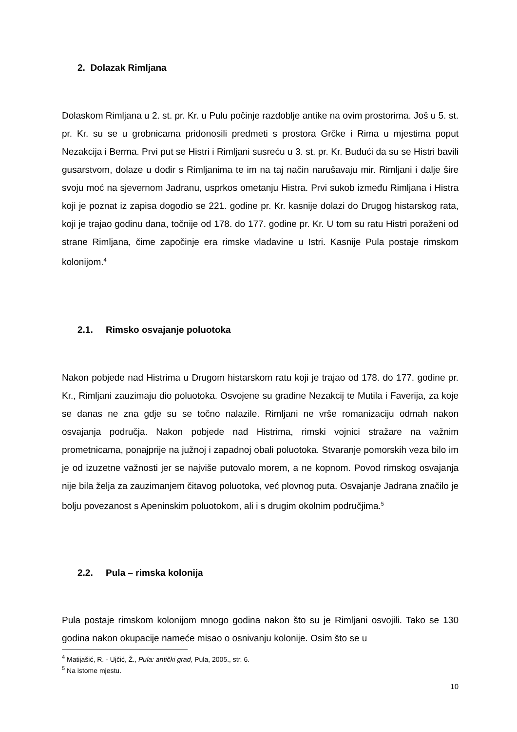2. Dolazak Rimljana
Dolaskom Rimljana u 2. st. pr. Kr. u Pulu počinje razdoblje antike na ovim prostorima. Još u 5. st. pr. Kr. su se u grobnicama pridonosili predmeti s prostora Grčke i Rima u mjestima poput Nezakcija i Berma. Prvi put se Histri i Rimljani susreću u 3. st. pr. Kr. Budući da su se Histri bavili gusarstvom, dolaze u dodir s Rimljanima te im na taj način narušavaju mir. Rimljani i dalje šire svoju moć na sjevernom Jadranu, usprkos ometanju Histra. Prvi sukob između Rimljana i Histra koji je poznat iz zapisa dogodio se 221. godine pr. Kr. kasnije dolazi do Drugog histarskog rata, koji je trajao godinu dana, točnije od 178. do 177. godine pr. Kr. U tom su ratu Histri poraženi od strane Rimljana, čime započinje era rimske vladavine u Istri. Kasnije Pula postaje rimskom kolonijom.<sup>4</sup>
2.1. Rimsko osvajanje poluotoka
Nakon pobjede nad Histrima u Drugom histarskom ratu koji je trajao od 178. do 177. godine pr. Kr., Rimljani zauzimaju dio poluotoka. Osvojene su gradine Nezakcij te Mutila i Faverija, za koje se danas ne zna gdje su se točno nalazile. Rimljani ne vrše romanizaciju odmah nakon osvajanja područja. Nakon pobjede nad Histrima, rimski vojnici stražare na važnim prometnicama, ponajprije na južnoj i zapadnoj obali poluotoka. Stvaranje pomorskih veza bilo im je od izuzetne važnosti jer se najviše putovalo morem, a ne kopnom. Povod rimskog osvajanja nije bila želja za zauzimanjem čitavog poluotoka, već plovnog puta. Osvajanje Jadrana značilo je bolju povezanost s Apeninskim poluotokom, ali i s drugim okolnim područjima.<sup>5</sup>
2.2. Pula – rimska kolonija
Pula postaje rimskom kolonijom mnogo godina nakon što su je Rimljani osvojili. Tako se 130 godina nakon okupacije nameće misao o osnivanju kolonije. Osim što se u
<sup>4</sup> Matijašić, R. - Ujčić, Ž., Pula: antički grad, Pula, 2005., str. 6.
<sup>5</sup> Na istome mjestu.
10